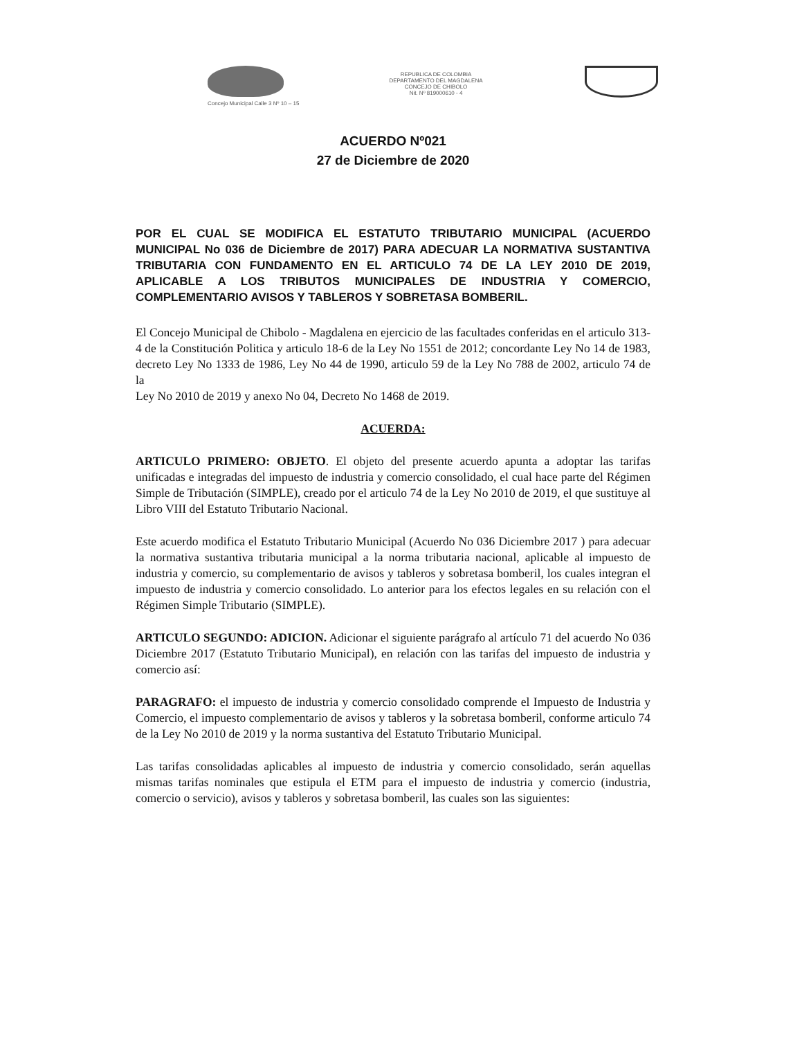REPUBLICA DE COLOMBIA
DEPARTAMENTO DEL MAGDALENA
CONCEJO DE CHIBOLO
Nit. Nº 819000610 - 4
Concejo Municipal Calle 3 Nº 10 – 15
ACUERDO Nº021
27 de Diciembre de 2020
POR EL CUAL SE MODIFICA EL ESTATUTO TRIBUTARIO MUNICIPAL (ACUERDO MUNICIPAL No 036 de Diciembre de 2017) PARA ADECUAR LA NORMATIVA SUSTANTIVA TRIBUTARIA CON FUNDAMENTO EN EL ARTICULO 74 DE LA LEY 2010 DE 2019, APLICABLE A LOS TRIBUTOS MUNICIPALES DE INDUSTRIA Y COMERCIO, COMPLEMENTARIO AVISOS Y TABLEROS Y SOBRETASA BOMBERIL.
El Concejo Municipal de Chibolo - Magdalena en ejercicio de las facultades conferidas en el articulo 313-4 de la Constitución Politica y articulo 18-6 de la Ley No 1551 de 2012; concordante Ley No 14 de 1983, decreto Ley No 1333 de 1986, Ley No 44 de 1990, articulo 59 de la Ley No 788 de 2002, articulo 74 de la
Ley No 2010 de 2019 y anexo No 04, Decreto No 1468 de 2019.
ACUERDA:
ARTICULO PRIMERO: OBJETO. El objeto del presente acuerdo apunta a adoptar las tarifas unificadas e integradas del impuesto de industria y comercio consolidado, el cual hace parte del Régimen Simple de Tributación (SIMPLE), creado por el articulo 74 de la Ley No 2010 de 2019, el que sustituye al Libro VIII del Estatuto Tributario Nacional.
Este acuerdo modifica el Estatuto Tributario Municipal (Acuerdo No 036 Diciembre 2017 ) para adecuar la normativa sustantiva tributaria municipal a la norma tributaria nacional, aplicable al impuesto de industria y comercio, su complementario de avisos y tableros y sobretasa bomberil, los cuales integran el impuesto de industria y comercio consolidado. Lo anterior para los efectos legales en su relación con el Régimen Simple Tributario (SIMPLE).
ARTICULO SEGUNDO: ADICION. Adicionar el siguiente parágrafo al artículo 71 del acuerdo No 036 Diciembre 2017 (Estatuto Tributario Municipal), en relación con las tarifas del impuesto de industria y comercio así:
PARAGRAFO: el impuesto de industria y comercio consolidado comprende el Impuesto de Industria y Comercio, el impuesto complementario de avisos y tableros y la sobretasa bomberil, conforme articulo 74 de la Ley No 2010 de 2019 y la norma sustantiva del Estatuto Tributario Municipal.
Las tarifas consolidadas aplicables al impuesto de industria y comercio consolidado, serán aquellas mismas tarifas nominales que estipula el ETM para el impuesto de industria y comercio (industria, comercio o servicio), avisos y tableros y sobretasa bomberil, las cuales son las siguientes: